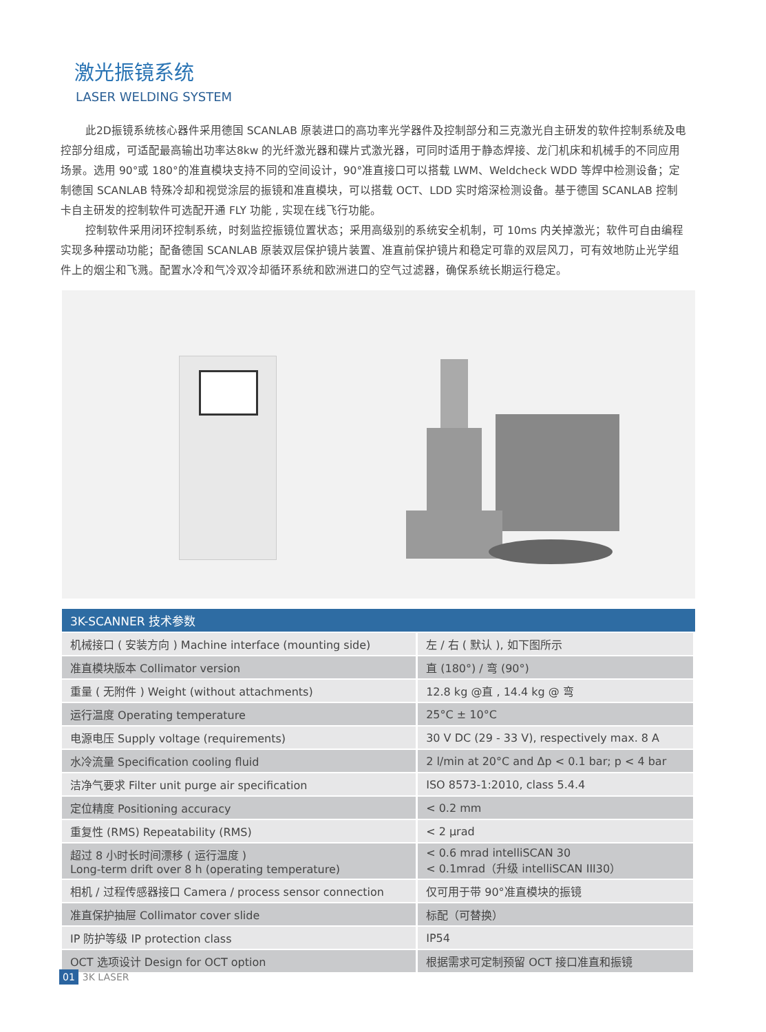激光振镜系统
LASER WELDING SYSTEM
此2D振镜系统核心器件采用德国 SCANLAB 原装进口的高功率光学器件及控制部分和三克激光自主研发的软件控制系统及电控部分组成，可适配最高输出功率达8kw 的光纤激光器和碟片式激光器，可同时适用于静态焊接、龙门机床和机械手的不同应用场景。选用 90°或 180°的准直模块支持不同的空间设计，90°准直接口可以搭载 LWM、Weldcheck WDD 等焊中检测设备；定制德国 SCANLAB 特殊冷却和视觉涂层的振镜和准直模块，可以搭载 OCT、LDD 实时熔深检测设备。基于德国 SCANLAB 控制卡自主研发的控制软件可选配开通 FLY 功能 , 实现在线飞行功能。
控制软件采用闭环控制系统，时刻监控振镜位置状态；采用高级别的系统安全机制，可 10ms 内关掉激光；软件可自由编程实现多种摆动功能；配备德国 SCANLAB 原装双层保护镜片装置、准直前保护镜片和稳定可靠的双层风刀，可有效地防止光学组件上的烟尘和飞溅。配置水冷和气冷双冷却循环系统和欧洲进口的空气过滤器，确保系统长期运行稳定。
| 3K-SCANNER 技术参数 | |
| --- | --- |
| 机械接口 ( 安装方向 ) Machine interface (mounting side) | 左 / 右 ( 默认 ), 如下图所示 |
| 准直模块版本 Collimator version | 直 (180°) / 弯 (90°) |
| 重量 ( 无附件 ) Weight (without attachments) | 12.8 kg @直 , 14.4 kg @ 弯 |
| 运行温度 Operating temperature | 25°C ± 10°C |
| 电源电压 Supply voltage (requirements) | 30 V DC (29 - 33 V), respectively max. 8 A |
| 水冷流量 Specification cooling fluid | 2 l/min at 20°C and Δp < 0.1 bar; p < 4 bar |
| 洁净气要求 Filter unit purge air specification | ISO 8573-1:2010, class 5.4.4 |
| 定位精度 Positioning accuracy | < 0.2 mm |
| 重复性 (RMS) Repeatability (RMS) | < 2 μrad |
| 超过 8 小时长时间漂移 ( 运行温度 ) Long-term drift over 8 h (operating temperature) | < 0.6 mrad intelliSCAN 30 < 0.1mrad（升级 intelliSCAN III30） |
| 相机 / 过程传感器接口 Camera / process sensor connection | 仅可用于带 90°准直模块的振镜 |
| 准直保护抽屉 Collimator cover slide | 标配（可替换） |
| IP 防护等级 IP protection class | IP54 |
| OCT 选项设计 Design for OCT option | 根据需求可定制预留 OCT 接口准直和振镜 |
01 3K LASER